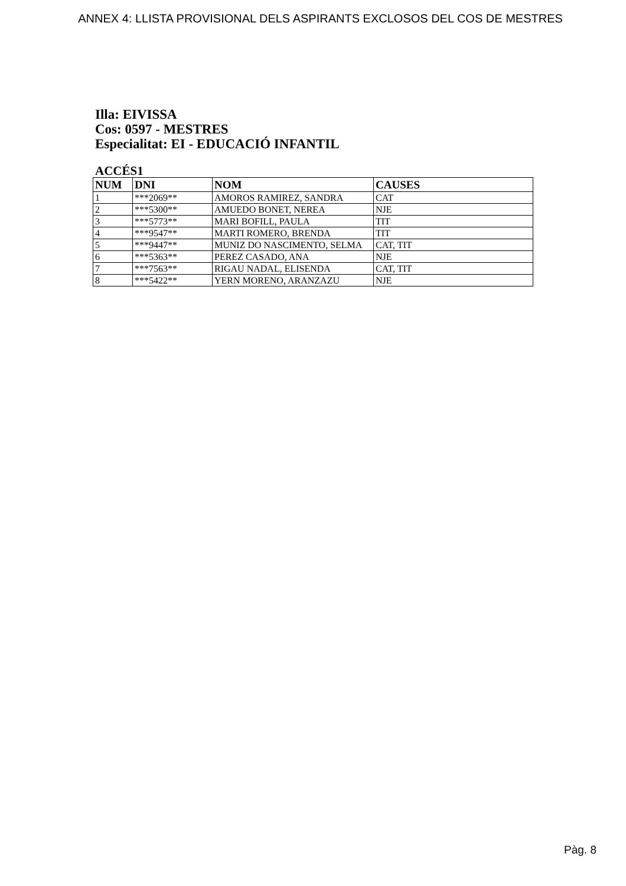ANNEX 4: LLISTA PROVISIONAL DELS ASPIRANTS EXCLOSOS DEL COS DE MESTRES
Illa: EIVISSA
Cos: 0597 - MESTRES
Especialitat: EI - EDUCACIÓ INFANTIL
ACCÉS1
| NUM | DNI | NOM | CAUSES |
| --- | --- | --- | --- |
| 1 | ***2069** | AMOROS RAMIREZ, SANDRA | CAT |
| 2 | ***5300** | AMUEDO BONET, NEREA | NJE |
| 3 | ***5773** | MARI BOFILL, PAULA | TIT |
| 4 | ***9547** | MARTI ROMERO, BRENDA | TIT |
| 5 | ***9447** | MUNIZ DO NASCIMENTO, SELMA | CAT, TIT |
| 6 | ***5363** | PEREZ CASADO, ANA | NJE |
| 7 | ***7563** | RIGAU NADAL, ELISENDA | CAT, TIT |
| 8 | ***5422** | YERN MORENO, ARANZAZU | NJE |
Pàg. 8